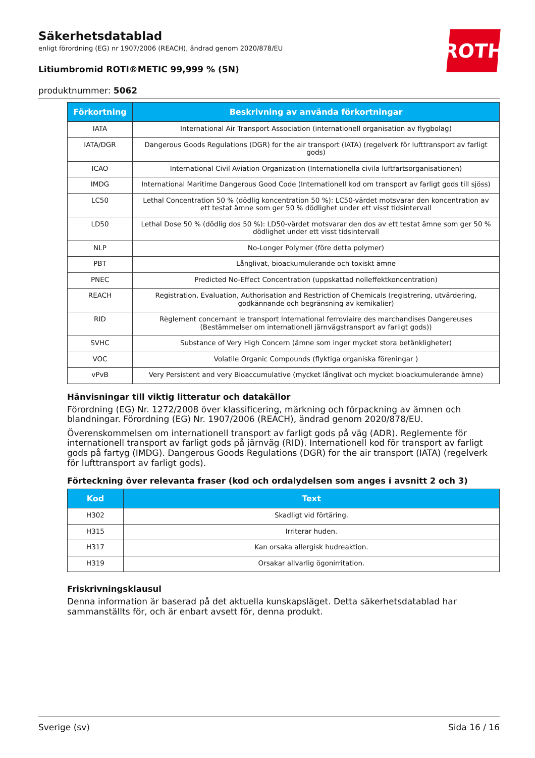ROTH
Säkerhetsdatablad
enligt förordning (EG) nr 1907/2006 (REACH), ändrad genom 2020/878/EU
Litiumbromid ROTI®METIC 99,999 % (5N)
produktnummer: 5062
| Förkortning | Beskrivning av använda förkortningar |
| --- | --- |
| IATA | International Air Transport Association (internationell organisation av flygbolag) |
| IATA/DGR | Dangerous Goods Regulations (DGR) for the air transport (IATA) (regelverk för lufttransport av farligt gods) |
| ICAO | International Civil Aviation Organization (Internationella civila luftfartsorganisationen) |
| IMDG | International Maritime Dangerous Good Code (Internationell kod om transport av farligt gods till sjöss) |
| LC50 | Lethal Concentration 50 % (dödlig koncentration 50 %): LC50-värdet motsvarar den koncentration av ett testat ämne som ger 50 % dödlighet under ett visst tidsintervall |
| LD50 | Lethal Dose 50 % (dödlig dos 50 %): LD50-värdet motsvarar den dos av ett testat ämne som ger 50 % dödlighet under ett visst tidsintervall |
| NLP | No-Longer Polymer (före detta polymer) |
| PBT | Långlivat, bioackumulerande och toxiskt ämne |
| PNEC | Predicted No-Effect Concentration (uppskattad nolleffektkoncentration) |
| REACH | Registration, Evaluation, Authorisation and Restriction of Chemicals (registrering, utvärdering, godkännande och begränsning av kemikalier) |
| RID | Règlement concernant le transport International ferroviaire des marchandises Dangereuses (Bestämmelser om internationell järnvägstransport av farligt gods)) |
| SVHC | Substance of Very High Concern (ämne som inger mycket stora betänkligheter) |
| VOC | Volatile Organic Compounds (flyktiga organiska föreningar ) |
| vPvB | Very Persistent and very Bioaccumulative (mycket långlivat och mycket bioackumulerande ämne) |
Hänvisningar till viktig litteratur och datakällor
Förordning (EG) Nr. 1272/2008 över klassificering, märkning och förpackning av ämnen och blandningar. Förordning (EG) Nr. 1907/2006 (REACH), ändrad genom 2020/878/EU.
Överenskommelsen om internationell transport av farligt gods på väg (ADR). Reglemente för internationell transport av farligt gods på järnväg (RID). Internationell kod för transport av farligt gods på fartyg (IMDG). Dangerous Goods Regulations (DGR) for the air transport (IATA) (regelverk för lufttransport av farligt gods).
Förteckning över relevanta fraser (kod och ordalydelsen som anges i avsnitt 2 och 3)
| Kod | Text |
| --- | --- |
| H302 | Skadligt vid förtäring. |
| H315 | Irriterar huden. |
| H317 | Kan orsaka allergisk hudreaktion. |
| H319 | Orsakar allvarlig ögonirritation. |
Friskrivningsklausul
Denna information är baserad på det aktuella kunskapsläget. Detta säkerhetsdatablad har sammanställts för, och är enbart avsett för, denna produkt.
Sverige (sv) Sida 16 / 16